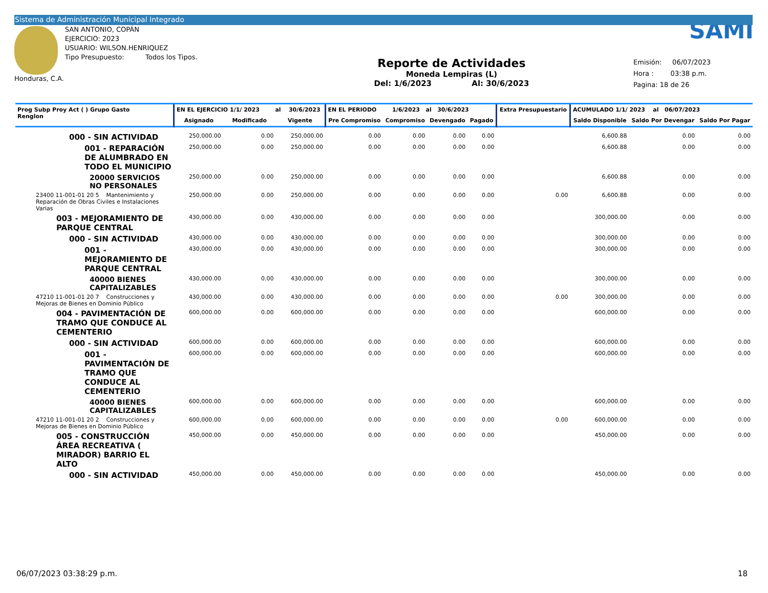Sistema de Administración Municipal Integrado
Honduras, C.A.
SAN ANTONIO, COPÁN
EJERCICIO: 2023
USUARIO: WILSON.HENRIQUEZ
Tipo Presupuesto: Todos los Tipos.
Reporte de Actividades
Moneda Lempiras (L)
Del: 1/6/2023 Al: 30/6/2023
SAMI
Emisión: 06/07/2023
Hora : 03:38 p.m.
Pagina: 18 de 26
| Prog Subp Proy Act ( ) Grupo Gasto Renglon | EN EL EJERCICIO 1/1/ 2023 al 30/6/2023 | | | EN EL PERIODO 1/6/2023 al 30/6/2023 | | | | Extra Presupuestario | ACUMULADO 1/1/ 2023 al 06/07/2023 | | |
| --- | --- | --- | --- | --- | --- | --- | --- | --- | --- | --- | --- |
| | Asignado | Modificado | Vigente | Pre Compromiso | Compromiso | Devengado | Pagado | | Saldo Disponible | Saldo Por Devengar | Saldo Por Pagar |
| 000 - SIN ACTIVIDAD | 250,000.00 | 0.00 | 250,000.00 | 0.00 | 0.00 | 0.00 | 0.00 | | 6,600.88 | 0.00 | 0.00 |
| 001 - REPARACIÓN DE ALUMBRADO EN TODO EL MUNICIPIO | 250,000.00 | 0.00 | 250,000.00 | 0.00 | 0.00 | 0.00 | 0.00 | | 6,600.88 | 0.00 | 0.00 |
| 20000 SERVICIOS NO PERSONALES | 250,000.00 | 0.00 | 250,000.00 | 0.00 | 0.00 | 0.00 | 0.00 | | 6,600.88 | 0.00 | 0.00 |
| 23400 11-001-01 20 5 Mantenimiento y Reparación de Obras Civiles e Instalaciones Varias | 250,000.00 | 0.00 | 250,000.00 | 0.00 | 0.00 | 0.00 | 0.00 | 0.00 | 6,600.88 | 0.00 | 0.00 |
| 003 - MEJORAMIENTO DE PARQUE CENTRAL | 430,000.00 | 0.00 | 430,000.00 | 0.00 | 0.00 | 0.00 | 0.00 | | 300,000.00 | 0.00 | 0.00 |
| 000 - SIN ACTIVIDAD | 430,000.00 | 0.00 | 430,000.00 | 0.00 | 0.00 | 0.00 | 0.00 | | 300,000.00 | 0.00 | 0.00 |
| 001 - MEJORAMIENTO DE PARQUE CENTRAL | 430,000.00 | 0.00 | 430,000.00 | 0.00 | 0.00 | 0.00 | 0.00 | | 300,000.00 | 0.00 | 0.00 |
| 40000 BIENES CAPITALIZABLES | 430,000.00 | 0.00 | 430,000.00 | 0.00 | 0.00 | 0.00 | 0.00 | | 300,000.00 | 0.00 | 0.00 |
| 47210 11-001-01 20 7 Construcciones y Mejoras de Bienes en Dominio Público | 430,000.00 | 0.00 | 430,000.00 | 0.00 | 0.00 | 0.00 | 0.00 | 0.00 | 300,000.00 | 0.00 | 0.00 |
| 004 - PAVIMENTACIÓN DE TRAMO QUE CONDUCE AL CEMENTERIO | 600,000.00 | 0.00 | 600,000.00 | 0.00 | 0.00 | 0.00 | 0.00 | | 600,000.00 | 0.00 | 0.00 |
| 000 - SIN ACTIVIDAD | 600,000.00 | 0.00 | 600,000.00 | 0.00 | 0.00 | 0.00 | 0.00 | | 600,000.00 | 0.00 | 0.00 |
| 001 - PAVIMENTACIÓN DE TRAMO QUE CONDUCE AL CEMENTERIO | 600,000.00 | 0.00 | 600,000.00 | 0.00 | 0.00 | 0.00 | 0.00 | | 600,000.00 | 0.00 | 0.00 |
| 40000 BIENES CAPITALIZABLES | 600,000.00 | 0.00 | 600,000.00 | 0.00 | 0.00 | 0.00 | 0.00 | | 600,000.00 | 0.00 | 0.00 |
| 47210 11-001-01 20 2 Construcciones y Mejoras de Bienes en Dominio Público | 600,000.00 | 0.00 | 600,000.00 | 0.00 | 0.00 | 0.00 | 0.00 | 0.00 | 600,000.00 | 0.00 | 0.00 |
| 005 - CONSTRUCCIÓN ÁREA RECREATIVA ( MIRADOR) BARRIO EL ALTO | 450,000.00 | 0.00 | 450,000.00 | 0.00 | 0.00 | 0.00 | 0.00 | | 450,000.00 | 0.00 | 0.00 |
| 000 - SIN ACTIVIDAD | 450,000.00 | 0.00 | 450,000.00 | 0.00 | 0.00 | 0.00 | 0.00 | | 450,000.00 | 0.00 | 0.00 |
06/07/2023 03:38:29 p.m. 18